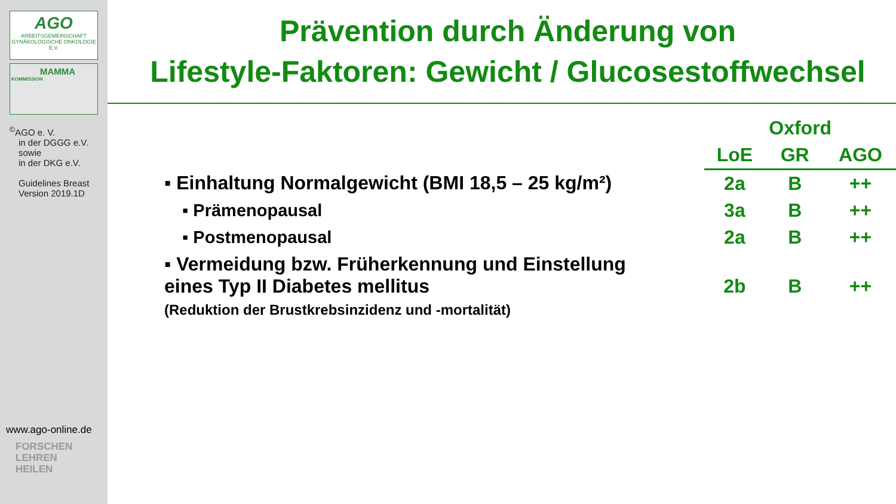AGO
ARBEITSGEMEINSCHAFT GYNÄKOLOGISCHE ONKOLOGIE E.V.
MAMMA
KOMMISSION
<sup>©</sup>AGO e. V.
in der DGGG e.V.
sowie
in der DKG e.V.
Guidelines Breast
Version 2019.1D
www.ago-online.de
FORSCHEN
LEHREN
HEILEN
Prävention durch Änderung von
Lifestyle-Faktoren: Gewicht / Glucosestoffwechsel
| | Oxford | | |
| --- | --- | --- | --- |
| | LoE | GR | AGO |
| ▪ Einhaltung Normalgewicht (BMI 18,5 – 25 kg/m²) | 2a | B | ++ |
| ▪ Prämenopausal | 3a | B | ++ |
| ▪ Postmenopausal | 2a | B | ++ |
| ▪ Vermeidung bzw. Früherkennung und Einstellung eines Typ II Diabetes mellitus (Reduktion der Brustkrebsinzidenz und -mortalität) | 2b | B | ++ |